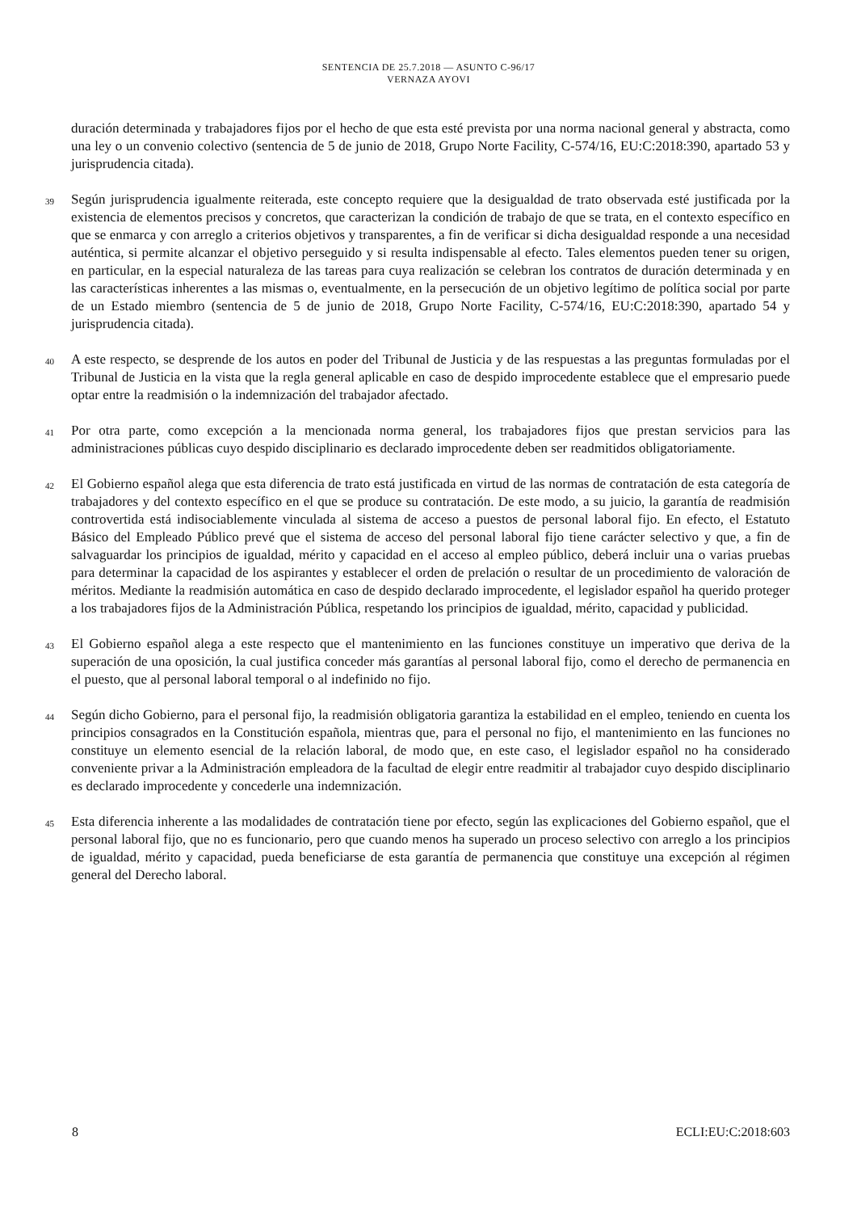SENTENCIA DE 25.7.2018 — ASUNTO C-96/17
VERNAZA AYOVI
duración determinada y trabajadores fijos por el hecho de que esta esté prevista por una norma nacional general y abstracta, como una ley o un convenio colectivo (sentencia de 5 de junio de 2018, Grupo Norte Facility, C-574/16, EU:C:2018:390, apartado 53 y jurisprudencia citada).
39
Según jurisprudencia igualmente reiterada, este concepto requiere que la desigualdad de trato observada esté justificada por la existencia de elementos precisos y concretos, que caracterizan la condición de trabajo de que se trata, en el contexto específico en que se enmarca y con arreglo a criterios objetivos y transparentes, a fin de verificar si dicha desigualdad responde a una necesidad auténtica, si permite alcanzar el objetivo perseguido y si resulta indispensable al efecto. Tales elementos pueden tener su origen, en particular, en la especial naturaleza de las tareas para cuya realización se celebran los contratos de duración determinada y en las características inherentes a las mismas o, eventualmente, en la persecución de un objetivo legítimo de política social por parte de un Estado miembro (sentencia de 5 de junio de 2018, Grupo Norte Facility, C-574/16, EU:C:2018:390, apartado 54 y jurisprudencia citada).
40
A este respecto, se desprende de los autos en poder del Tribunal de Justicia y de las respuestas a las preguntas formuladas por el Tribunal de Justicia en la vista que la regla general aplicable en caso de despido improcedente establece que el empresario puede optar entre la readmisión o la indemnización del trabajador afectado.
41
Por otra parte, como excepción a la mencionada norma general, los trabajadores fijos que prestan servicios para las administraciones públicas cuyo despido disciplinario es declarado improcedente deben ser readmitidos obligatoriamente.
42
El Gobierno español alega que esta diferencia de trato está justificada en virtud de las normas de contratación de esta categoría de trabajadores y del contexto específico en el que se produce su contratación. De este modo, a su juicio, la garantía de readmisión controvertida está indisociablemente vinculada al sistema de acceso a puestos de personal laboral fijo. En efecto, el Estatuto Básico del Empleado Público prevé que el sistema de acceso del personal laboral fijo tiene carácter selectivo y que, a fin de salvaguardar los principios de igualdad, mérito y capacidad en el acceso al empleo público, deberá incluir una o varias pruebas para determinar la capacidad de los aspirantes y establecer el orden de prelación o resultar de un procedimiento de valoración de méritos. Mediante la readmisión automática en caso de despido declarado improcedente, el legislador español ha querido proteger a los trabajadores fijos de la Administración Pública, respetando los principios de igualdad, mérito, capacidad y publicidad.
43
El Gobierno español alega a este respecto que el mantenimiento en las funciones constituye un imperativo que deriva de la superación de una oposición, la cual justifica conceder más garantías al personal laboral fijo, como el derecho de permanencia en el puesto, que al personal laboral temporal o al indefinido no fijo.
44
Según dicho Gobierno, para el personal fijo, la readmisión obligatoria garantiza la estabilidad en el empleo, teniendo en cuenta los principios consagrados en la Constitución española, mientras que, para el personal no fijo, el mantenimiento en las funciones no constituye un elemento esencial de la relación laboral, de modo que, en este caso, el legislador español no ha considerado conveniente privar a la Administración empleadora de la facultad de elegir entre readmitir al trabajador cuyo despido disciplinario es declarado improcedente y concederle una indemnización.
45
Esta diferencia inherente a las modalidades de contratación tiene por efecto, según las explicaciones del Gobierno español, que el personal laboral fijo, que no es funcionario, pero que cuando menos ha superado un proceso selectivo con arreglo a los principios de igualdad, mérito y capacidad, pueda beneficiarse de esta garantía de permanencia que constituye una excepción al régimen general del Derecho laboral.
8 ECLI:EU:C:2018:603